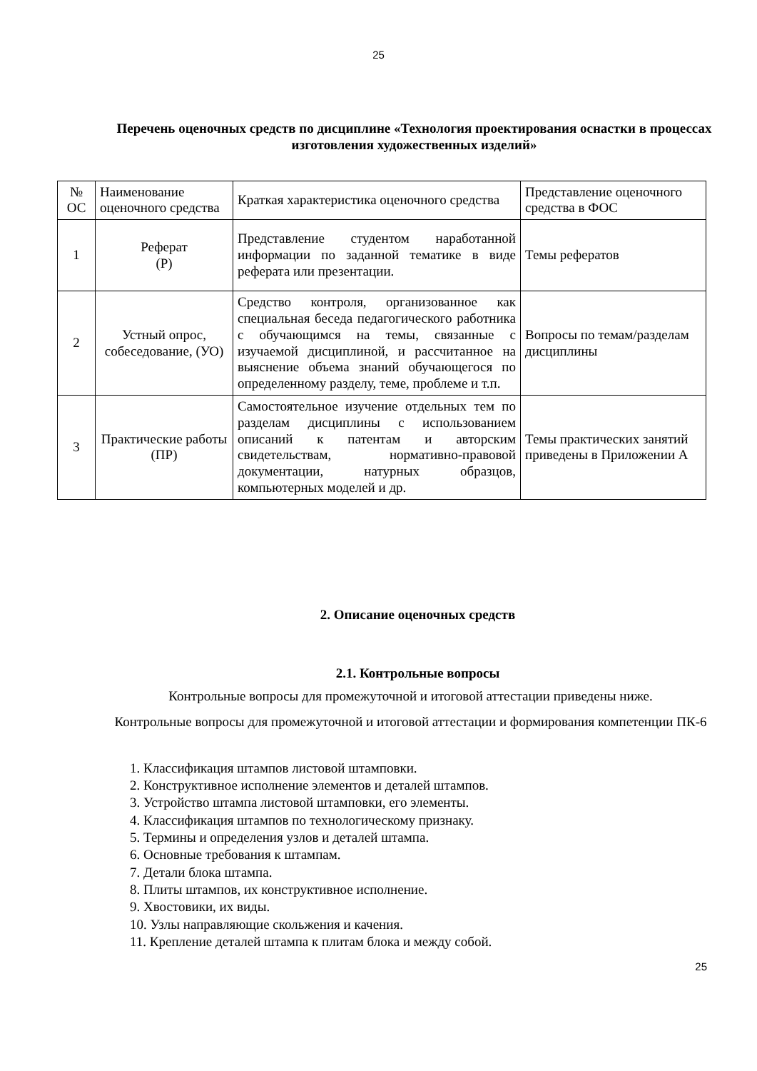25
Перечень оценочных средств по дисциплине «Технология проектирования оснастки в процессах изготовления художественных изделий»
| № ОС | Наименование оценочного средства | Краткая характеристика оценочного средства | Представление оценочного средства в ФОС |
| 1 | Реферат (Р) | Представление студентом наработанной информации по заданной тематике в виде реферата или презентации. | Темы рефератов |
| 2 | Устный опрос, собеседование, (УО) | Средство контроля, организованное как специальная беседа педагогического работника с обучающимся на темы, связанные с изучаемой дисциплиной, и рассчитанное на выяснение объема знаний обучающегося по определенному разделу, теме, проблеме и т.п. | Вопросы по темам/разделам дисциплины |
| 3 | Практические работы (ПР) | Самостоятельное изучение отдельных тем по разделам дисциплины с использованием описаний к патентам и авторским свидетельствам, нормативно-правовой документации, натурных образцов, компьютерных моделей и др. | Темы практических занятий приведены в Приложении А |
2. Описание оценочных средств
2.1. Контрольные вопросы
Контрольные вопросы для промежуточной и итоговой аттестации приведены ниже.
Контрольные вопросы для промежуточной и итоговой аттестации и формирования компетенции ПК-6
1. Классификация штампов листовой штамповки.
2. Конструктивное исполнение элементов и деталей штампов.
3. Устройство штампа листовой штамповки, его элементы.
4. Классификация штампов по технологическому признаку.
5. Термины и определения узлов и деталей штампа.
6. Основные требования к штампам.
7. Детали блока штампа.
8. Плиты штампов, их конструктивное исполнение.
9. Хвостовики, их виды.
10. Узлы направляющие скольжения и качения.
11. Крепление деталей штампа к плитам блока и между собой.
25